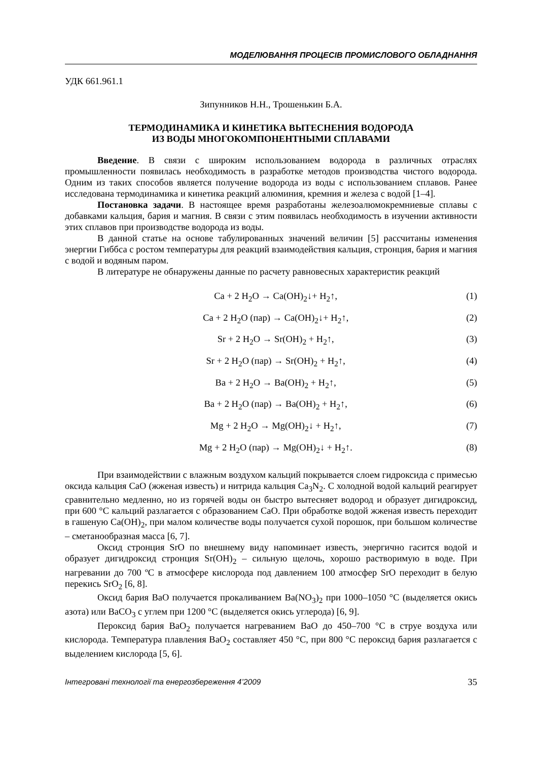МОДЕЛЮВАННЯ ПРОЦЕСІВ ПРОМИСЛОВОГО ОБЛАДНАННЯ
УДК 661.961.1
Зипунников Н.Н., Трошенькин Б.А.
ТЕРМОДИНАМИКА И КИНЕТИКА ВЫТЕСНЕНИЯ ВОДОРОДА
ИЗ ВОДЫ МНОГОКОМПОНЕНТНЫМИ СПЛАВАМИ
Введение. В связи с широким использованием водорода в различных отраслях промышленности появилась необходимость в разработке методов производства чистого водорода. Одним из таких способов является получение водорода из воды с использованием сплавов. Ранее исследована термодинамика и кинетика реакций алюминия, кремния и железа с водой [1–4].
Постановка задачи. В настоящее время разработаны железоалюмокремниевые сплавы с добавками кальция, бария и магния. В связи с этим появилась необходимость в изучении активности этих сплавов при производстве водорода из воды.
В данной статье на основе табулированных значений величин [5] рассчитаны изменения энергии Гиббса с ростом температуры для реакций взаимодействия кальция, стронция, бария и магния с водой и водяным паром.
В литературе не обнаружены данные по расчету равновесных характеристик реакций
Ca + 2 H<sub>2</sub>O → Ca(OH)<sub>2</sub>↓+ H<sub>2</sub>↑, (1)
Ca + 2 H<sub>2</sub>O (пар) → Ca(OH)<sub>2</sub>↓+ H<sub>2</sub>↑, (2)
Sr + 2 H<sub>2</sub>O → Sr(OH)<sub>2</sub> + H<sub>2</sub>↑, (3)
Sr + 2 H<sub>2</sub>O (пар) → Sr(OH)<sub>2</sub> + H<sub>2</sub>↑, (4)
Ba + 2 H<sub>2</sub>O → Ba(OH)<sub>2</sub> + H<sub>2</sub>↑, (5)
Ba + 2 H<sub>2</sub>O (пар) → Ba(OH)<sub>2</sub> + H<sub>2</sub>↑, (6)
Mg + 2 H<sub>2</sub>O → Mg(OH)<sub>2</sub>↓ + H<sub>2</sub>↑, (7)
Mg + 2 H<sub>2</sub>O (пар) → Mg(OH)<sub>2</sub>↓ + H<sub>2</sub>↑. (8)
При взаимодействии с влажным воздухом кальций покрывается слоем гидроксида с примесью оксида кальция CaO (жженая известь) и нитрида кальция Ca<sub>3</sub>N<sub>2</sub>. С холодной водой кальций реагирует сравнительно медленно, но из горячей воды он быстро вытесняет водород и образует дигидроксид, при 600 °С кальций разлагается с образованием CaO. При обработке водой жженая известь переходит в гашеную Ca(OH)<sub>2</sub>, при малом количестве воды получается сухой порошок, при большом количестве – сметанообразная масса [6, 7].
Оксид стронция SrO по внешнему виду напоминает известь, энергично гасится водой и образует дигидроксид стронция Sr(OH)<sub>2</sub> – сильную щелочь, хорошо растворимую в воде. При нагревании до 700 ºС в атмосфере кислорода под давлением 100 атмосфер SrO переходит в белую перекись SrO<sub>2</sub> [6, 8].
Оксид бария BaO получается прокаливанием Ba(NO<sub>3</sub>)<sub>2</sub> при 1000–1050 °С (выделяется окись азота) или BaCO<sub>3</sub> с углем при 1200 °С (выделяется окись углерода) [6, 9].
Пероксид бария BaO<sub>2</sub> получается нагреванием BaO до 450–700 °С в струе воздуха или кислорода. Температура плавления BaO<sub>2</sub> составляет 450 °С, при 800 °С пероксид бария разлагается с выделением кислорода [5, 6].
Інтегровані технології та енергозбереження 4’2009 35